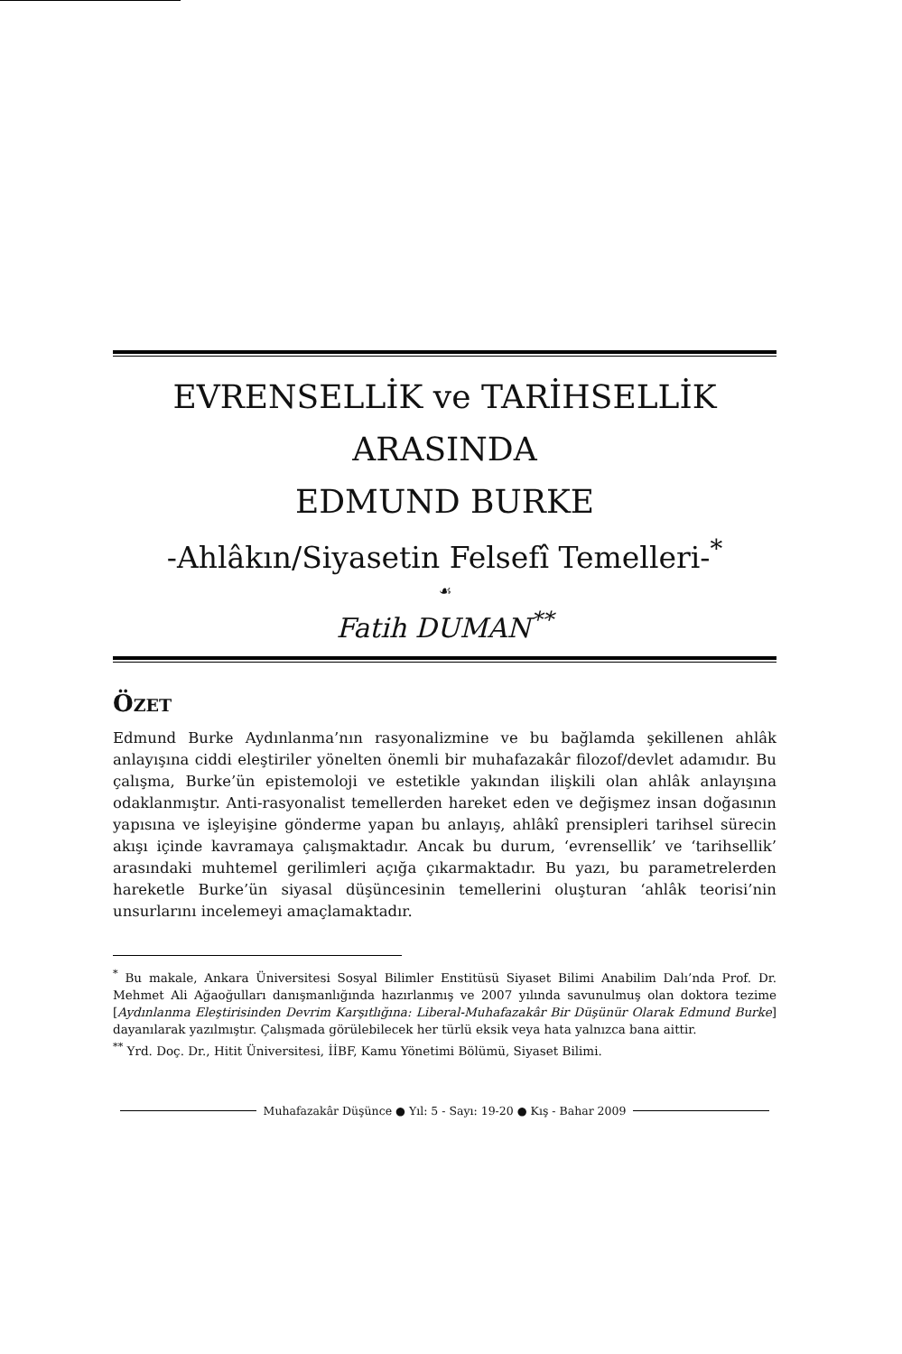EVRENSELLİK ve TARİHSELLİK
ARASINDA
EDMUND BURKE
-Ahlâkın/Siyasetin Felsefî Temelleri-<sup>*</sup>
☙
Fatih DUMAN<sup>**</sup>
ÖZET
Edmund Burke Aydınlanma’nın rasyonalizmine ve bu bağlamda şekillenen ahlâk anlayışına ciddi eleştiriler yönelten önemli bir muhafazakâr filozof/devlet adamıdır. Bu çalışma, Burke’ün epistemoloji ve estetikle yakından ilişkili olan ahlâk anlayışına odaklanmıştır. Anti-rasyonalist temellerden hareket eden ve değişmez insan doğasının yapısına ve işleyişine gönderme yapan bu anlayış, ahlâkî prensipleri tarihsel sürecin akışı içinde kavramaya çalışmaktadır. Ancak bu durum, ‘evrensellik’ ve ‘tarihsellik’ arasındaki muhtemel gerilimleri açığa çıkarmaktadır. Bu yazı, bu parametrelerden hareketle Burke’ün siyasal düşüncesinin temellerini oluşturan ‘ahlâk teorisi’nin unsurlarını incelemeyi amaçlamaktadır.
<sup>*</sup> Bu makale, Ankara Üniversitesi Sosyal Bilimler Enstitüsü Siyaset Bilimi Anabilim Dalı’nda Prof. Dr. Mehmet Ali Ağaoğulları danışmanlığında hazırlanmış ve 2007 yılında savunulmuş olan doktora tezime [Aydınlanma Eleştirisinden Devrim Karşıtlığına: Liberal-Muhafazakâr Bir Düşünür Olarak Edmund Burke] dayanılarak yazılmıştır. Çalışmada görülebilecek her türlü eksik veya hata yalnızca bana aittir.
<sup>**</sup> Yrd. Doç. Dr., Hitit Üniversitesi, İİBF, Kamu Yönetimi Bölümü, Siyaset Bilimi.
Muhafazakâr Düşünce ● Yıl: 5 - Sayı: 19-20 ● Kış - Bahar 2009